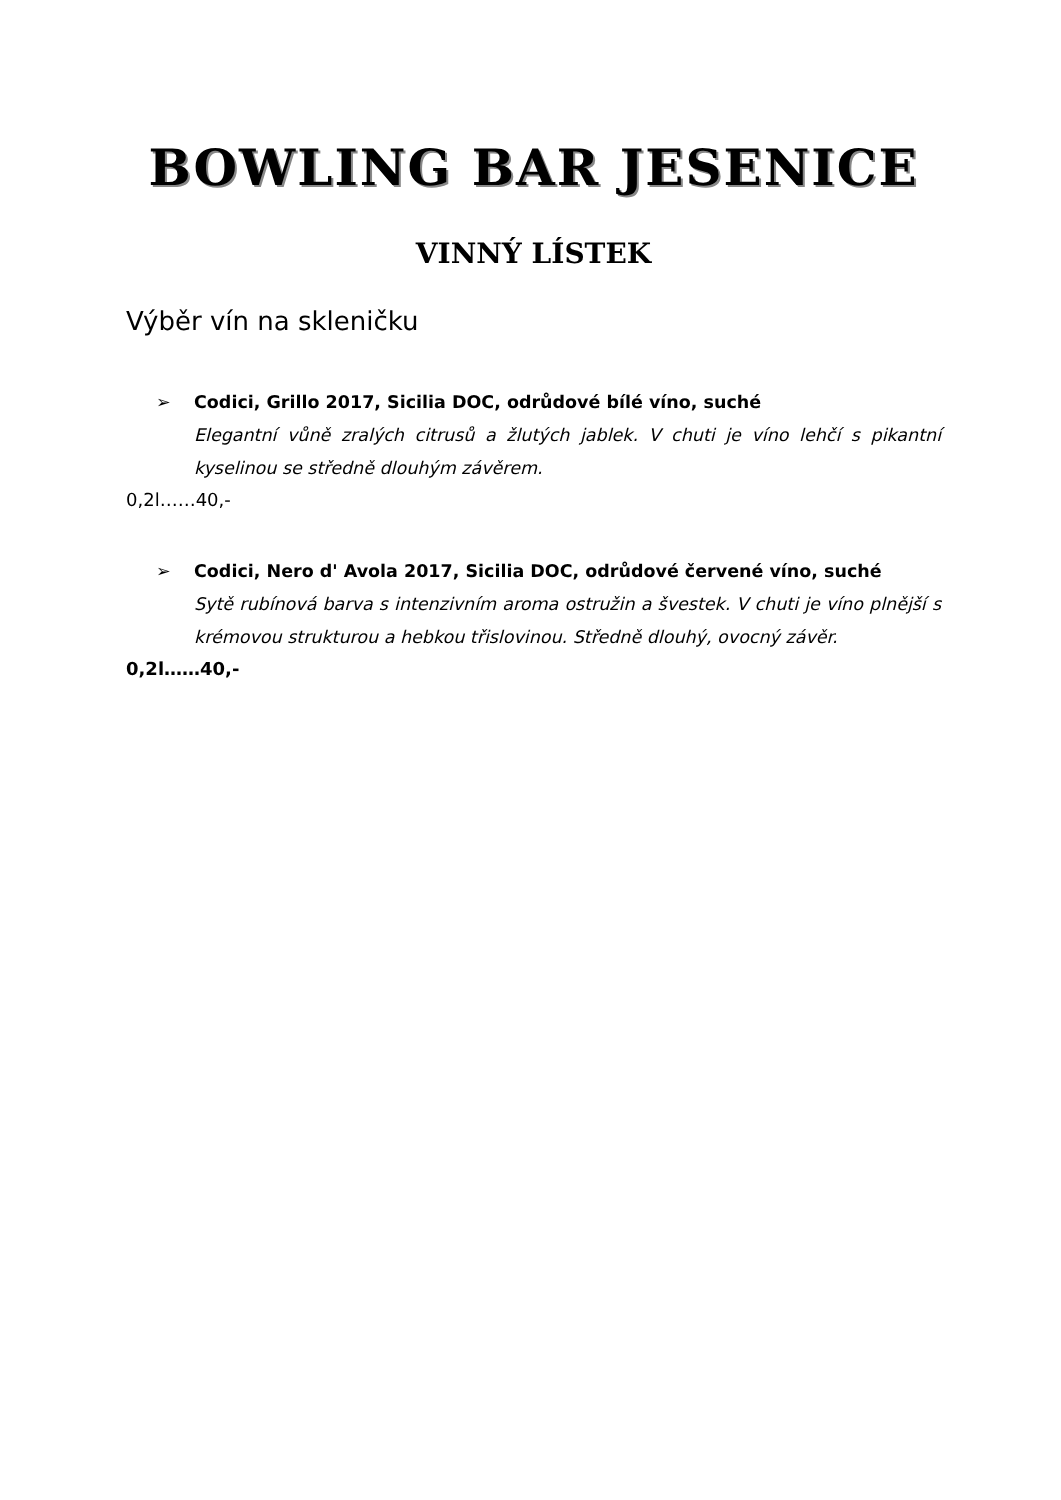BOWLING BAR JESENICE
VINNÝ LÍSTEK
Výběr vín na skleničku
➢ Codici, Grillo 2017, Sicilia DOC, odrůdové bílé víno, suché
Elegantní vůně zralých citrusů a žlutých jablek. V chuti je víno lehčí s pikantní kyselinou se středně dlouhým závěrem.
0,2l……40,-
➢ Codici, Nero d' Avola 2017, Sicilia DOC, odrůdové červené víno, suché
Sytě rubínová barva s intenzivním aroma ostružin a švestek. V chuti je víno plnější s krémovou strukturou a hebkou třislovinou. Středně dlouhý, ovocný závěr.
0,2l……40,-